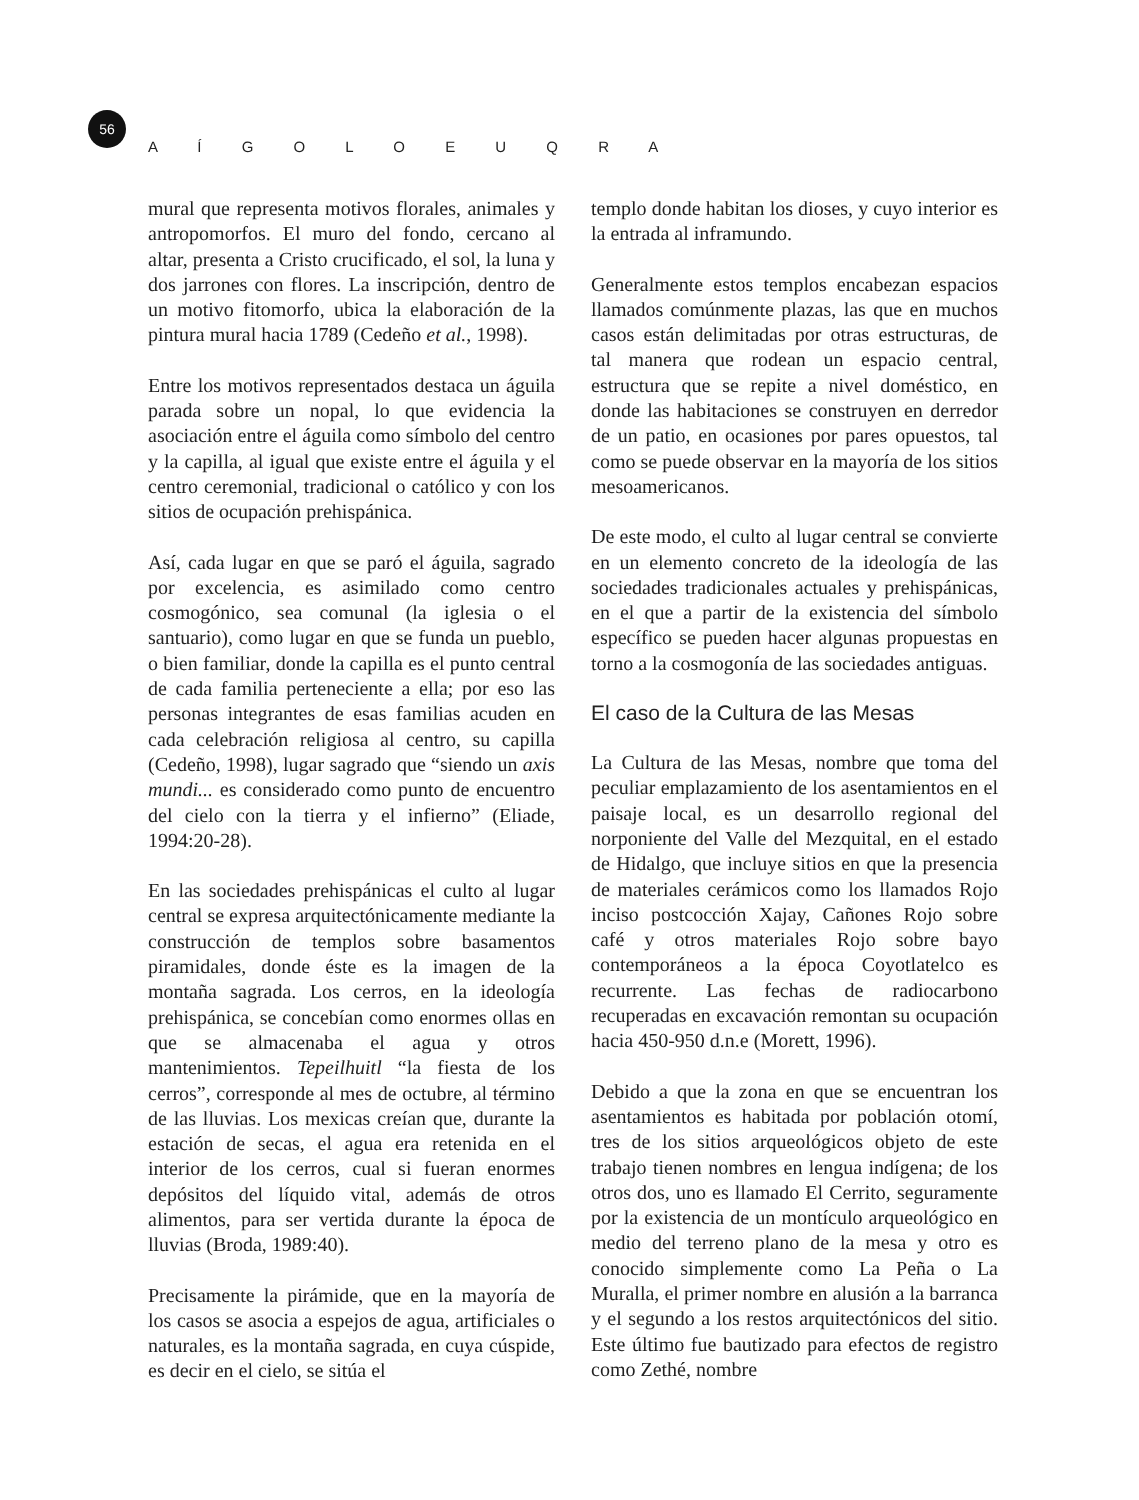56
A Í G O L O E U Q R A
mural que representa motivos florales, animales y antropomorfos. El muro del fondo, cercano al altar, presenta a Cristo crucificado, el sol, la luna y dos jarrones con flores. La inscripción, dentro de un motivo fitomorfo, ubica la elaboración de la pintura mural hacia 1789 (Cedeño et al., 1998).
Entre los motivos representados destaca un águila parada sobre un nopal, lo que evidencia la asociación entre el águila como símbolo del centro y la capilla, al igual que existe entre el águila y el centro ceremonial, tradicional o católico y con los sitios de ocupación prehispánica.
Así, cada lugar en que se paró el águila, sagrado por excelencia, es asimilado como centro cosmogónico, sea comunal (la iglesia o el santuario), como lugar en que se funda un pueblo, o bien familiar, donde la capilla es el punto central de cada familia perteneciente a ella; por eso las personas integrantes de esas familias acuden en cada celebración religiosa al centro, su capilla (Cedeño, 1998), lugar sagrado que “siendo un axis mundi... es considerado como punto de encuentro del cielo con la tierra y el infierno” (Eliade, 1994:20-28).
En las sociedades prehispánicas el culto al lugar central se expresa arquitectónicamente mediante la construcción de templos sobre basamentos piramidales, donde éste es la imagen de la montaña sagrada. Los cerros, en la ideología prehispánica, se concebían como enormes ollas en que se almacenaba el agua y otros mantenimientos. Tepeilhuitl “la fiesta de los cerros”, corresponde al mes de octubre, al término de las lluvias. Los mexicas creían que, durante la estación de secas, el agua era retenida en el interior de los cerros, cual si fueran enormes depósitos del líquido vital, además de otros alimentos, para ser vertida durante la época de lluvias (Broda, 1989:40).
Precisamente la pirámide, que en la mayoría de los casos se asocia a espejos de agua, artificiales o naturales, es la montaña sagrada, en cuya cúspide, es decir en el cielo, se sitúa el
templo donde habitan los dioses, y cuyo interior es la entrada al inframundo.
Generalmente estos templos encabezan espacios llamados comúnmente plazas, las que en muchos casos están delimitadas por otras estructuras, de tal manera que rodean un espacio central, estructura que se repite a nivel doméstico, en donde las habitaciones se construyen en derredor de un patio, en ocasiones por pares opuestos, tal como se puede observar en la mayoría de los sitios mesoamericanos.
De este modo, el culto al lugar central se convierte en un elemento concreto de la ideología de las sociedades tradicionales actuales y prehispánicas, en el que a partir de la existencia del símbolo específico se pueden hacer algunas propuestas en torno a la cosmogonía de las sociedades antiguas.
El caso de la Cultura de las Mesas
La Cultura de las Mesas, nombre que toma del peculiar emplazamiento de los asentamientos en el paisaje local, es un desarrollo regional del norponiente del Valle del Mezquital, en el estado de Hidalgo, que incluye sitios en que la presencia de materiales cerámicos como los llamados Rojo inciso postcocción Xajay, Cañones Rojo sobre café y otros materiales Rojo sobre bayo contemporáneos a la época Coyotlatelco es recurrente. Las fechas de radiocarbono recuperadas en excavación remontan su ocupación hacia 450-950 d.n.e (Morett, 1996).
Debido a que la zona en que se encuentran los asentamientos es habitada por población otomí, tres de los sitios arqueológicos objeto de este trabajo tienen nombres en lengua indígena; de los otros dos, uno es llamado El Cerrito, seguramente por la existencia de un montículo arqueológico en medio del terreno plano de la mesa y otro es conocido simplemente como La Peña o La Muralla, el primer nombre en alusión a la barranca y el segundo a los restos arquitectónicos del sitio. Este último fue bautizado para efectos de registro como Zethé, nombre